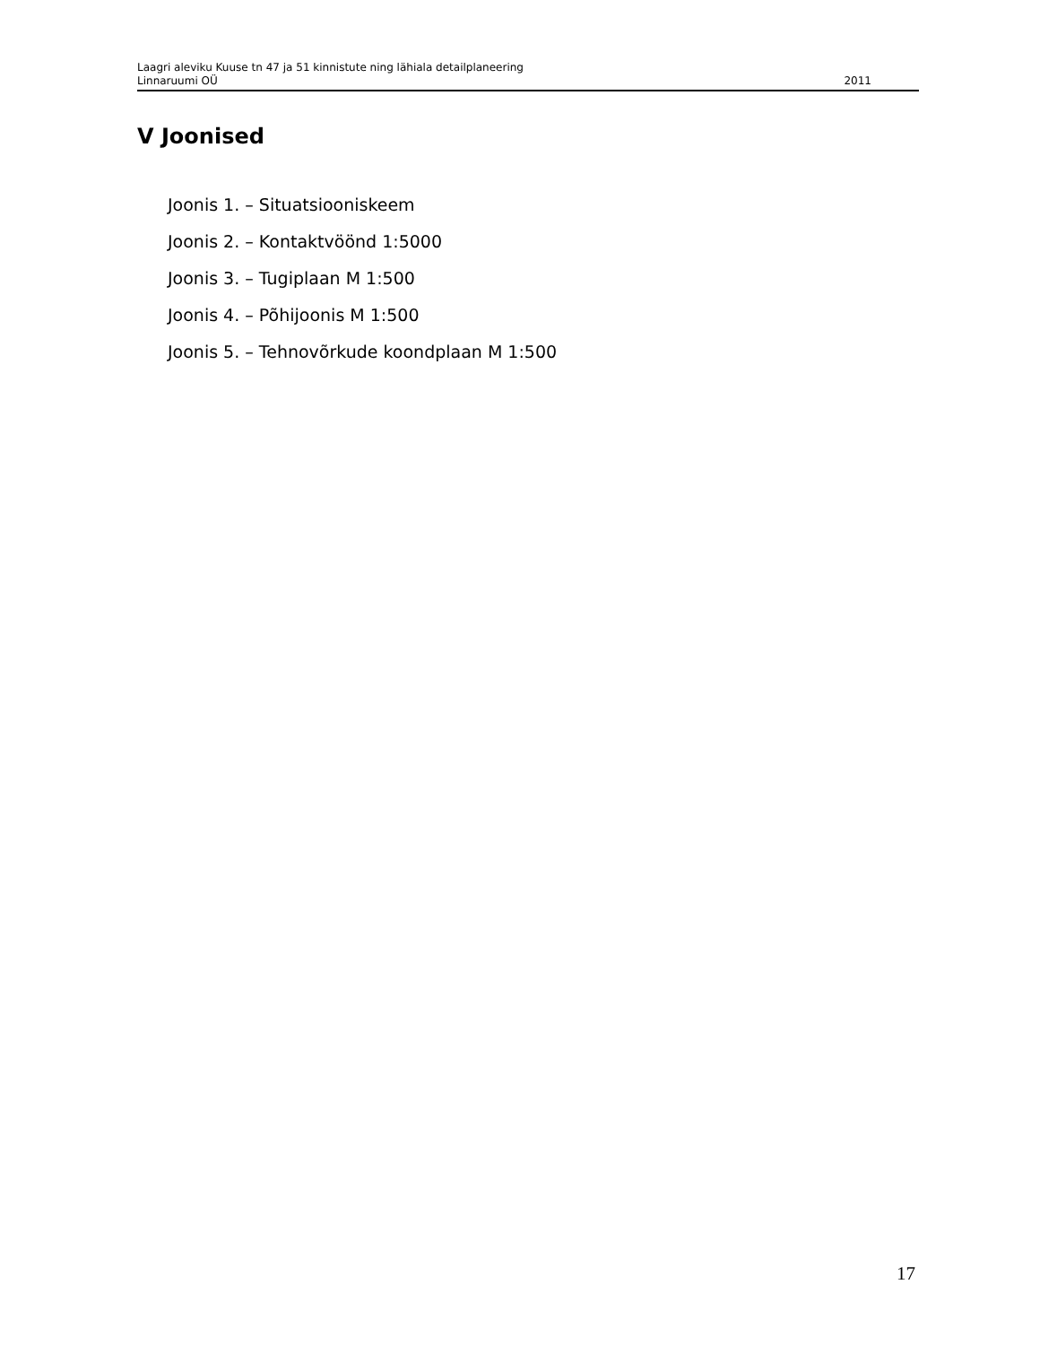Laagri aleviku Kuuse tn 47 ja 51 kinnistute ning lähiala detailplaneering
Linnaruumi OÜ 2011
V Joonised
Joonis 1. – Situatsiooniskeem
Joonis 2. – Kontaktvöönd 1:5000
Joonis 3. – Tugiplaan M 1:500
Joonis 4. – Põhijoonis M 1:500
Joonis 5. – Tehnovõrkude koondplaan M 1:500
17